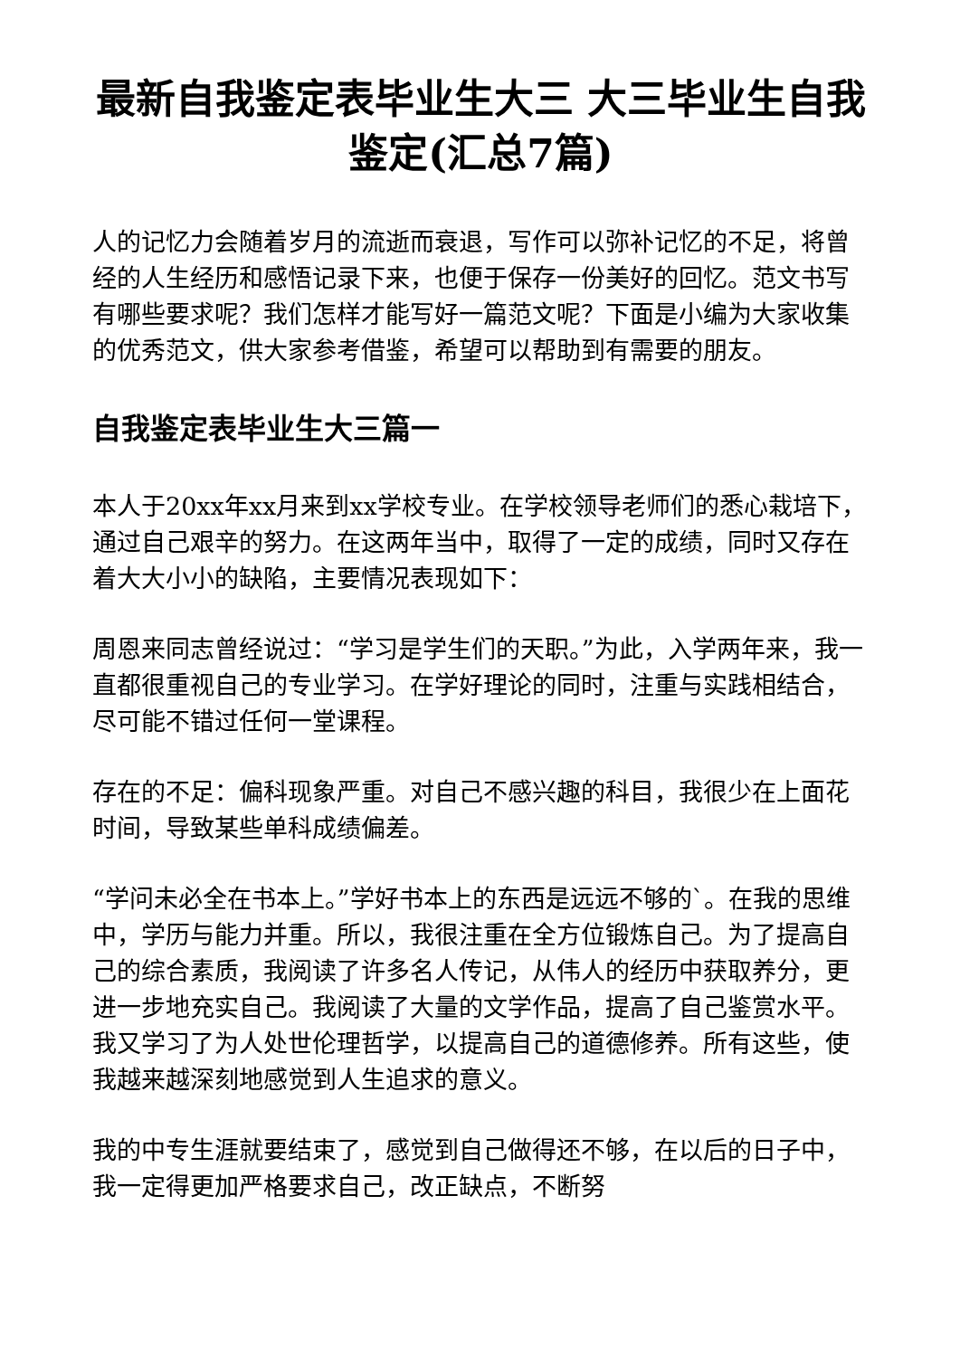最新自我鉴定表毕业生大三 大三毕业生自我鉴定(汇总7篇)
人的记忆力会随着岁月的流逝而衰退，写作可以弥补记忆的不足，将曾经的人生经历和感悟记录下来，也便于保存一份美好的回忆。范文书写有哪些要求呢？我们怎样才能写好一篇范文呢？下面是小编为大家收集的优秀范文，供大家参考借鉴，希望可以帮助到有需要的朋友。
自我鉴定表毕业生大三篇一
本人于20xx年xx月来到xx学校专业。在学校领导老师们的悉心栽培下，通过自己艰辛的努力。在这两年当中，取得了一定的成绩，同时又存在着大大小小的缺陷，主要情况表现如下：
周恩来同志曾经说过：“学习是学生们的天职。”为此，入学两年来，我一直都很重视自己的专业学习。在学好理论的同时，注重与实践相结合，尽可能不错过任何一堂课程。
存在的不足：偏科现象严重。对自己不感兴趣的科目，我很少在上面花时间，导致某些单科成绩偏差。
“学问未必全在书本上。”学好书本上的东西是远远不够的`。在我的思维中，学历与能力并重。所以，我很注重在全方位锻炼自己。为了提高自己的综合素质，我阅读了许多名人传记，从伟人的经历中获取养分，更进一步地充实自己。我阅读了大量的文学作品，提高了自己鉴赏水平。我又学习了为人处世伦理哲学，以提高自己的道德修养。所有这些，使我越来越深刻地感觉到人生追求的意义。
我的中专生涯就要结束了，感觉到自己做得还不够，在以后的日子中，我一定得更加严格要求自己，改正缺点，不断努